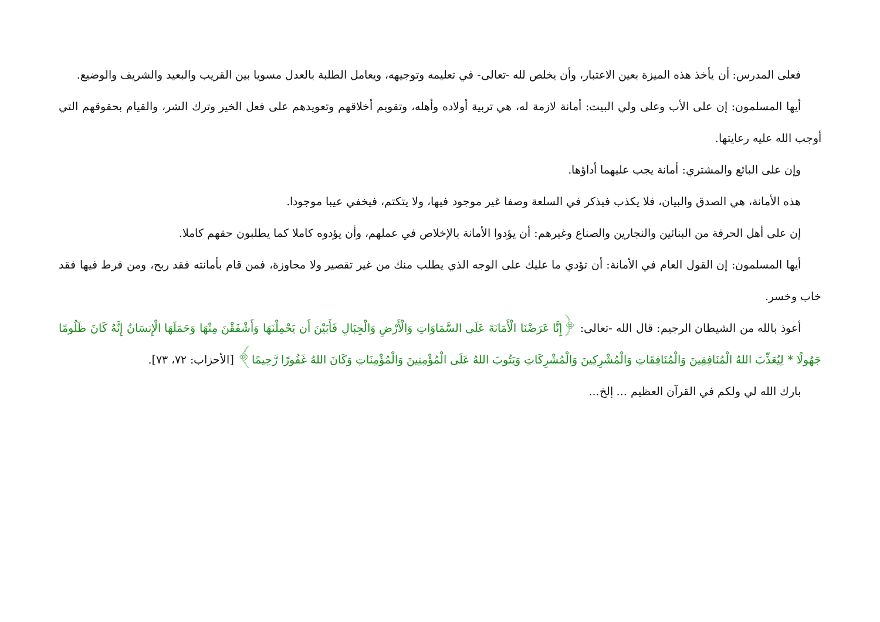فعلى المدرس: أن يأخذ هذه الميزة بعين الاعتبار، وأن يخلص لله -تعالى- في تعليمه وتوجيهه، ويعامل الطلبة بالعدل مسويا بين القريب والبعيد والشريف والوضيع.
أيها المسلمون: إن على الأب وعلى ولي البيت: أمانة لازمة له، هي تربية أولاده وأهله، وتقويم أخلاقهم وتعويدهم على فعل الخير وترك الشر، والقيام بحقوقهم التي أوجب الله عليه رعايتها.
وإن على البائع والمشتري: أمانة يجب عليهما أداؤها.
هذه الأمانة، هي الصدق والبيان، فلا يكذب فيذكر في السلعة وصفا غير موجود فيها، ولا يتكتم، فيخفي عيبا موجودا.
إن على أهل الحرفة من البنائين والنجارين والصناع وغيرهم: أن يؤدوا الأمانة بالإخلاص في عملهم، وأن يؤدوه كاملا كما يطلبون حقهم كاملا.
أيها المسلمون: إن القول العام في الأمانة: أن تؤدي ما عليك على الوجه الذي يطلب منك من غير تقصير ولا مجاوزة، فمن قام بأمانته فقد ربح، ومن فرط فيها فقد خاب وخسر.
أعوذ بالله من الشيطان الرجيم: قال الله -تعالى: ﴿إِنَّا عَرَضْنَا الْأَمَانَةَ عَلَى السَّمَاوَاتِ وَالْأَرْضِ وَالْجِبَالِ فَأَبَيْنَ أَن يَحْمِلْنَهَا وَأَشْفَقْنَ مِنْهَا وَحَمَلَهَا الْإِنسَانُ إِنَّهُ كَانَ ظَلُومًا جَهُولًا * لِيُعَذِّبَ اللهُ الْمُنَافِقِينَ وَالْمُنَافِقَاتِ وَالْمُشْرِكِينَ وَالْمُشْرِكَاتِ وَيَتُوبَ اللهُ عَلَى الْمُؤْمِنِينَ وَالْمُؤْمِنَاتِ وَكَانَ اللهُ غَفُورًا رَّحِيمًا﴾ [الأحزاب: ٧٢، ٧٣].
بارك الله لي ولكم في القرآن العظيم ... إلخ...